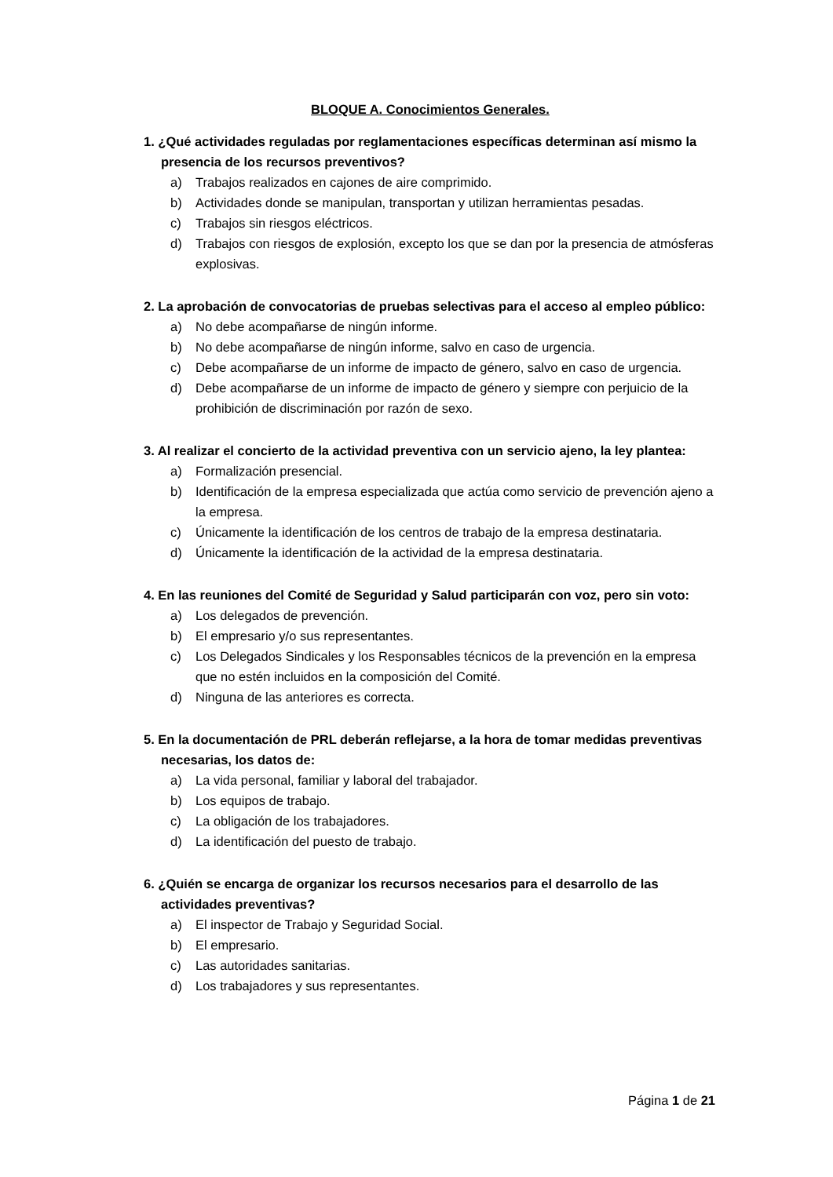BLOQUE A. Conocimientos Generales.
1. ¿Qué actividades reguladas por reglamentaciones específicas determinan así mismo la presencia de los recursos preventivos?
a) Trabajos realizados en cajones de aire comprimido.
b) Actividades donde se manipulan, transportan y utilizan herramientas pesadas.
c) Trabajos sin riesgos eléctricos.
d) Trabajos con riesgos de explosión, excepto los que se dan por la presencia de atmósferas explosivas.
2. La aprobación de convocatorias de pruebas selectivas para el acceso al empleo público:
a) No debe acompañarse de ningún informe.
b) No debe acompañarse de ningún informe, salvo en caso de urgencia.
c) Debe acompañarse de un informe de impacto de género, salvo en caso de urgencia.
d) Debe acompañarse de un informe de impacto de género y siempre con perjuicio de la prohibición de discriminación por razón de sexo.
3. Al realizar el concierto de la actividad preventiva con un servicio ajeno, la ley plantea:
a) Formalización presencial.
b) Identificación de la empresa especializada que actúa como servicio de prevención ajeno a la empresa.
c) Únicamente la identificación de los centros de trabajo de la empresa destinataria.
d) Únicamente la identificación de la actividad de la empresa destinataria.
4. En las reuniones del Comité de Seguridad y Salud participarán con voz, pero sin voto:
a) Los delegados de prevención.
b) El empresario y/o sus representantes.
c) Los Delegados Sindicales y los Responsables técnicos de la prevención en la empresa que no estén incluidos en la composición del Comité.
d) Ninguna de las anteriores es correcta.
5. En la documentación de PRL deberán reflejarse, a la hora de tomar medidas preventivas necesarias, los datos de:
a) La vida personal, familiar y laboral del trabajador.
b) Los equipos de trabajo.
c) La obligación de los trabajadores.
d) La identificación del puesto de trabajo.
6. ¿Quién se encarga de organizar los recursos necesarios para el desarrollo de las actividades preventivas?
a) El inspector de Trabajo y Seguridad Social.
b) El empresario.
c) Las autoridades sanitarias.
d) Los trabajadores y sus representantes.
Página 1 de 21